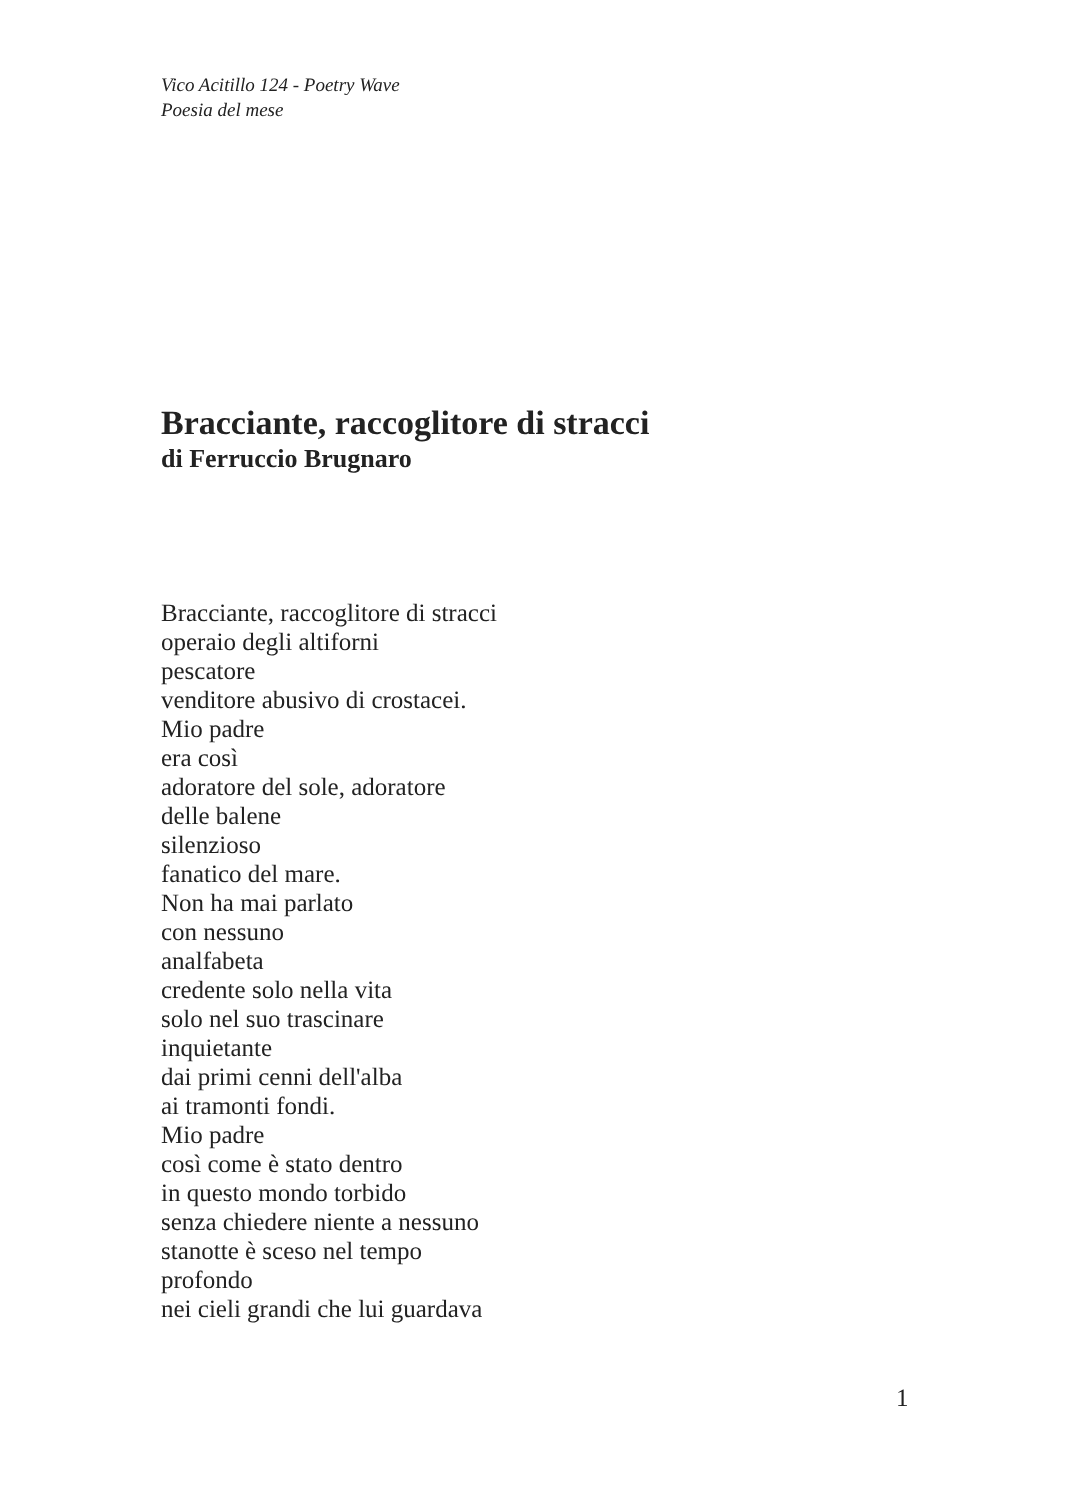Vico Acitillo 124 - Poetry Wave
Poesia del mese
Bracciante, raccoglitore di stracci
di Ferruccio Brugnaro
Bracciante, raccoglitore di stracci
operaio degli altiforni
pescatore
venditore abusivo di crostacei.
Mio padre
era così
adoratore del sole, adoratore
delle balene
silenzioso
fanatico del mare.
Non ha mai parlato
con nessuno
analfabeta
credente solo nella vita
solo nel suo trascinare
inquietante
dai primi cenni dell'alba
ai tramonti fondi.
Mio padre
così come è stato dentro
in questo mondo torbido
senza chiedere niente a nessuno
stanotte è sceso nel tempo
profondo
nei cieli grandi che lui guardava
1